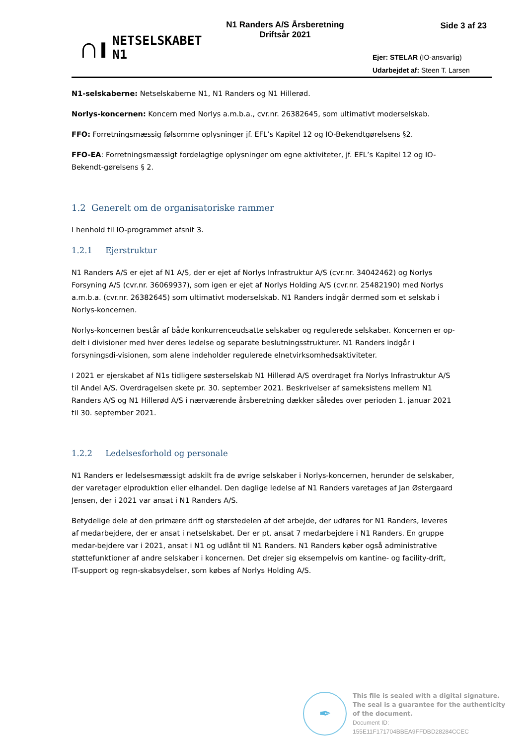∩ı
NETSELSKABET
N1
N1 Randers A/S Årsberetning
Driftsår 2021
Side 3 af 23
Ejer: STELAR (IO-ansvarlig)
Udarbejdet af: Steen T. Larsen
N1-selskaberne: Netselskaberne N1, N1 Randers og N1 Hillerød.
Norlys-koncernen: Koncern med Norlys a.m.b.a., cvr.nr. 26382645, som ultimativt moderselskab.
FFO: Forretningsmæssig følsomme oplysninger jf. EFL’s Kapitel 12 og IO-Bekendtgørelsens §2.
FFO-EA: Forretningsmæssigt fordelagtige oplysninger om egne aktiviteter, jf. EFL’s Kapitel 12 og IO-Bekendt-gørelsens § 2.
1.2 Generelt om de organisatoriske rammer
I henhold til IO-programmet afsnit 3.
1.2.1 Ejerstruktur
N1 Randers A/S er ejet af N1 A/S, der er ejet af Norlys Infrastruktur A/S (cvr.nr. 34042462) og Norlys Forsyning A/S (cvr.nr. 36069937), som igen er ejet af Norlys Holding A/S (cvr.nr. 25482190) med Norlys a.m.b.a. (cvr.nr. 26382645) som ultimativt moderselskab. N1 Randers indgår dermed som et selskab i Norlys-koncernen.
Norlys-koncernen består af både konkurrenceudsatte selskaber og regulerede selskaber. Koncernen er op-delt i divisioner med hver deres ledelse og separate beslutningsstrukturer. N1 Randers indgår i forsyningsdi-visionen, som alene indeholder regulerede elnetvirksomhedsaktiviteter.
I 2021 er ejerskabet af N1s tidligere søsterselskab N1 Hillerød A/S overdraget fra Norlys Infrastruktur A/S til Andel A/S. Overdragelsen skete pr. 30. september 2021. Beskrivelser af sameksistens mellem N1 Randers A/S og N1 Hillerød A/S i nærværende årsberetning dækker således over perioden 1. januar 2021 til 30. september 2021.
1.2.2 Ledelsesforhold og personale
N1 Randers er ledelsesmæssigt adskilt fra de øvrige selskaber i Norlys-koncernen, herunder de selskaber, der varetager elproduktion eller elhandel. Den daglige ledelse af N1 Randers varetages af Jan Østergaard Jensen, der i 2021 var ansat i N1 Randers A/S.
Betydelige dele af den primære drift og størstedelen af det arbejde, der udføres for N1 Randers, leveres af medarbejdere, der er ansat i netselskabet. Der er pt. ansat 7 medarbejdere i N1 Randers. En gruppe medar-bejdere var i 2021, ansat i N1 og udlånt til N1 Randers. N1 Randers køber også administrative støttefunktioner af andre selskaber i koncernen. Det drejer sig eksempelvis om kantine- og facility-drift, IT-support og regn-skabsydelser, som købes af Norlys Holding A/S.
✒
This file is sealed with a digital signature.
The seal is a guarantee for the authenticity
of the document.
Document ID:
155E11F171704BBEA9FFDBD28284CCEC